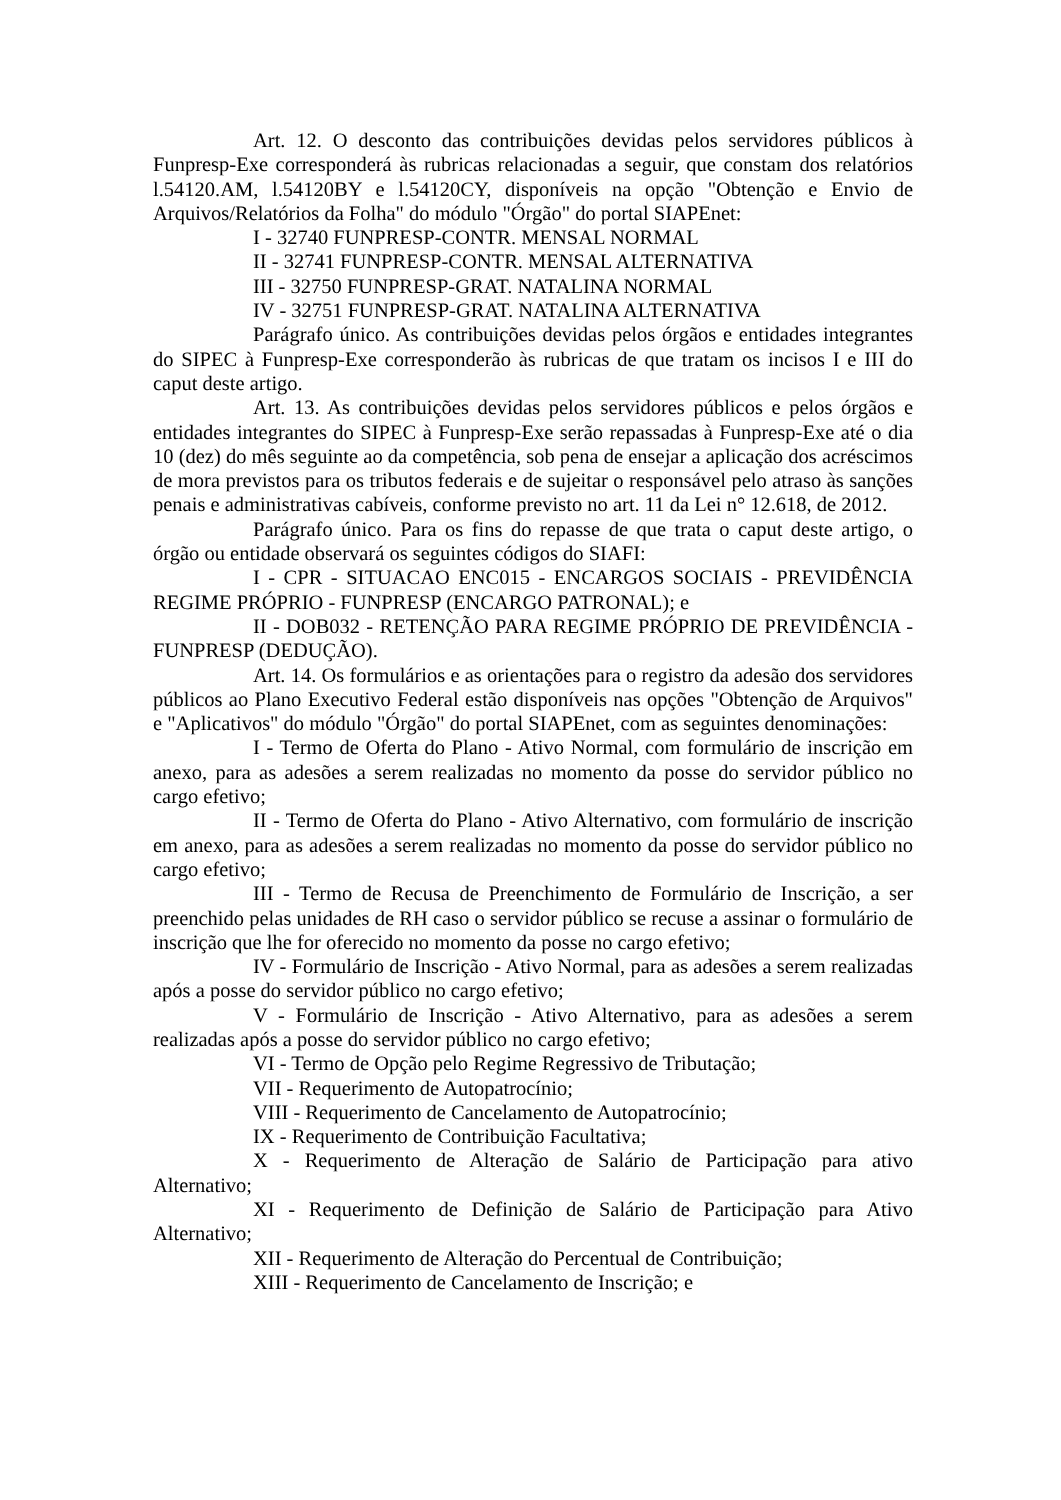Art. 12. O desconto das contribuições devidas pelos servidores públicos à Funpresp-Exe corresponderá às rubricas relacionadas a seguir, que constam dos relatórios l.54120.AM, l.54120BY e l.54120CY, disponíveis na opção "Obtenção e Envio de Arquivos/Relatórios da Folha" do módulo "Órgão" do portal SIAPEnet:
I - 32740 FUNPRESP-CONTR. MENSAL NORMAL
II - 32741 FUNPRESP-CONTR. MENSAL ALTERNATIVA
III - 32750 FUNPRESP-GRAT. NATALINA NORMAL
IV - 32751 FUNPRESP-GRAT. NATALINA ALTERNATIVA
Parágrafo único. As contribuições devidas pelos órgãos e entidades integrantes do SIPEC à Funpresp-Exe corresponderão às rubricas de que tratam os incisos I e III do caput deste artigo.
Art. 13. As contribuições devidas pelos servidores públicos e pelos órgãos e entidades integrantes do SIPEC à Funpresp-Exe serão repassadas à Funpresp-Exe até o dia 10 (dez) do mês seguinte ao da competência, sob pena de ensejar a aplicação dos acréscimos de mora previstos para os tributos federais e de sujeitar o responsável pelo atraso às sanções penais e administrativas cabíveis, conforme previsto no art. 11 da Lei n° 12.618, de 2012.
Parágrafo único. Para os fins do repasse de que trata o caput deste artigo, o órgão ou entidade observará os seguintes códigos do SIAFI:
I - CPR - SITUACAO ENC015 - ENCARGOS SOCIAIS - PREVIDÊNCIA REGIME PRÓPRIO - FUNPRESP (ENCARGO PATRONAL); e
II - DOB032 - RETENÇÃO PARA REGIME PRÓPRIO DE PREVIDÊNCIA - FUNPRESP (DEDUÇÃO).
Art. 14. Os formulários e as orientações para o registro da adesão dos servidores públicos ao Plano Executivo Federal estão disponíveis nas opções "Obtenção de Arquivos" e "Aplicativos" do módulo "Órgão" do portal SIAPEnet, com as seguintes denominações:
I - Termo de Oferta do Plano - Ativo Normal, com formulário de inscrição em anexo, para as adesões a serem realizadas no momento da posse do servidor público no cargo efetivo;
II - Termo de Oferta do Plano - Ativo Alternativo, com formulário de inscrição em anexo, para as adesões a serem realizadas no momento da posse do servidor público no cargo efetivo;
III - Termo de Recusa de Preenchimento de Formulário de Inscrição, a ser preenchido pelas unidades de RH caso o servidor público se recuse a assinar o formulário de inscrição que lhe for oferecido no momento da posse no cargo efetivo;
IV - Formulário de Inscrição - Ativo Normal, para as adesões a serem realizadas após a posse do servidor público no cargo efetivo;
V - Formulário de Inscrição - Ativo Alternativo, para as adesões a serem realizadas após a posse do servidor público no cargo efetivo;
VI - Termo de Opção pelo Regime Regressivo de Tributação;
VII - Requerimento de Autopatrocínio;
VIII - Requerimento de Cancelamento de Autopatrocínio;
IX - Requerimento de Contribuição Facultativa;
X - Requerimento de Alteração de Salário de Participação para ativo Alternativo;
XI - Requerimento de Definição de Salário de Participação para Ativo Alternativo;
XII - Requerimento de Alteração do Percentual de Contribuição;
XIII - Requerimento de Cancelamento de Inscrição; e